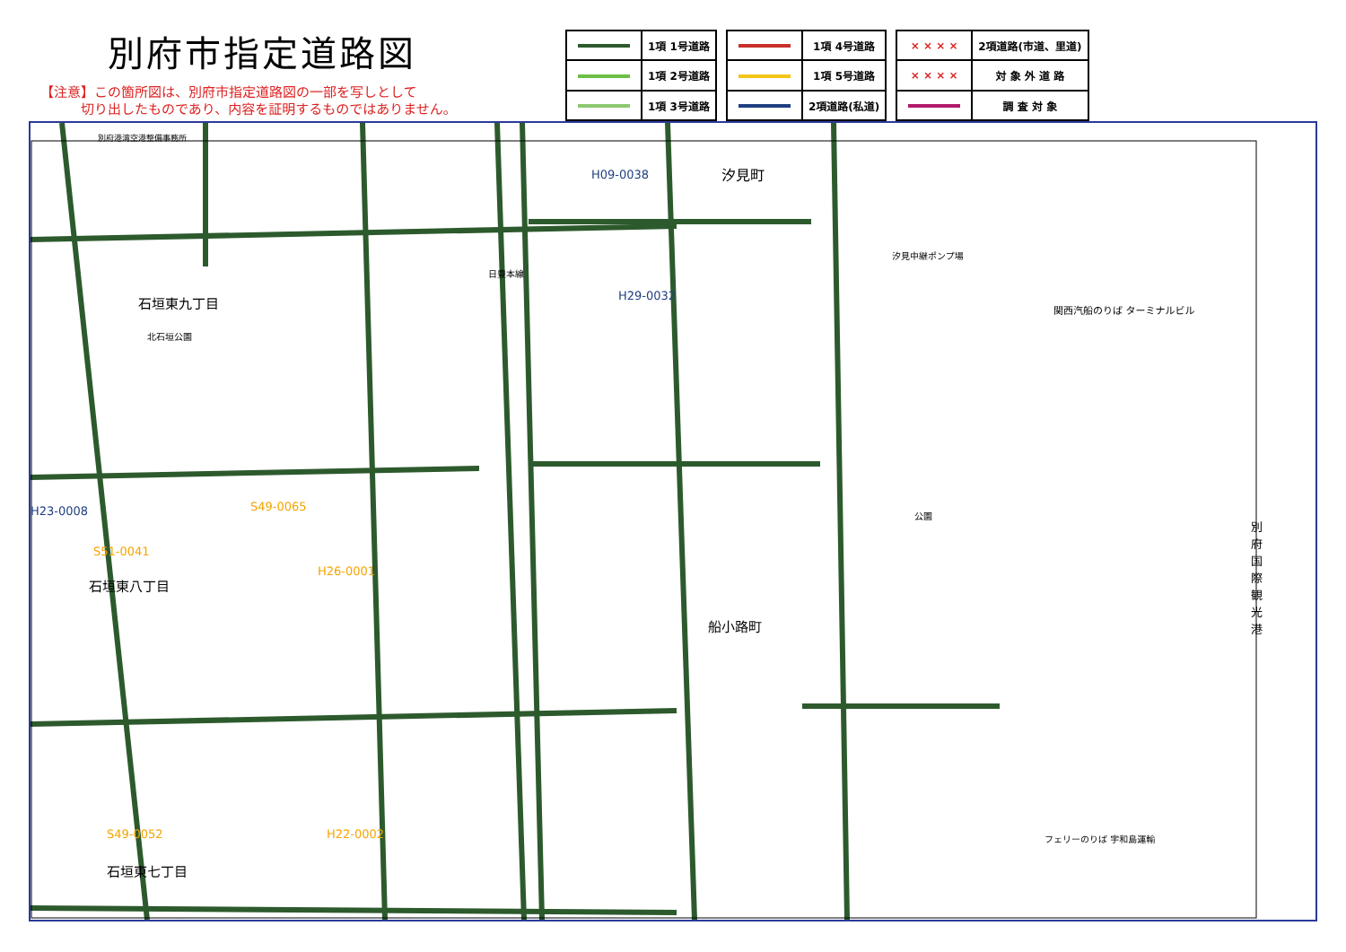別府市指定道路図
【注意】この箇所図は、別府市指定道路図の一部を写しとして
　　　切り出したものであり、内容を証明するものではありません。
| | 1項 1号道路 |
| | 1項 2号道路 |
| | 1項 3号道路 |
| | 1項 4号道路 |
| | 1項 5号道路 |
| | 2項道路(私道) |
| × × × × | 2項道路(市道、里道) |
| × × × × | 対 象 外 道 路 |
| | 調 査 対 象 |
汐見町
H09-0038
H29-0032
石垣東九丁目
北石垣公園
S49-0065
S51-0041
H26-0001
石垣東八丁目
H23-0008
船小路町
S49-0052 H22-0002
石垣東七丁目
関西汽船のりば ターミナルビル
別府国際観光港
フェリーのりば 宇和島運輸
汐見中継ポンプ場
公園
日豊本線
別府港湾空港整備事務所